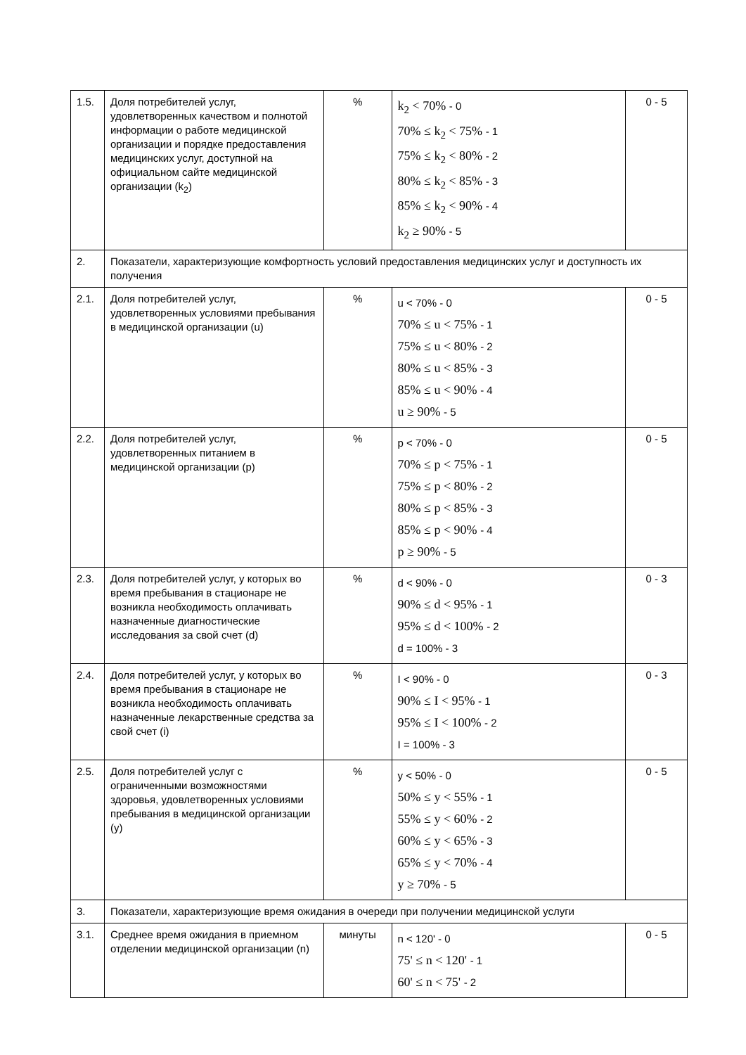| 1.5. | Доля потребителей услуг, удовлетворенных качеством и полнотой информации о работе медицинской организации и порядке предоставления медицинских услуг, доступной на официальном сайте медицинской организации (k<sub>2</sub>) | % | k<sub>2</sub> < 70% - 0 70% ≤ k<sub>2</sub> < 75% - 1 75% ≤ k<sub>2</sub> < 80% - 2 80% ≤ k<sub>2</sub> < 85% - 3 85% ≤ k<sub>2</sub> < 90% - 4 k<sub>2</sub> ≥ 90% - 5 | 0 - 5 |
| 2. | Показатели, характеризующие комфортность условий предоставления медицинских услуг и доступность их получения | | | |
| 2.1. | Доля потребителей услуг, удовлетворенных условиями пребывания в медицинской организации (u) | % | u < 70% - 0 70% ≤ u < 75% - 1 75% ≤ u < 80% - 2 80% ≤ u < 85% - 3 85% ≤ u < 90% - 4 u ≥ 90% - 5 | 0 - 5 |
| 2.2. | Доля потребителей услуг, удовлетворенных питанием в медицинской организации (p) | % | p < 70% - 0 70% ≤ p < 75% - 1 75% ≤ p < 80% - 2 80% ≤ p < 85% - 3 85% ≤ p < 90% - 4 p ≥ 90% - 5 | 0 - 5 |
| 2.3. | Доля потребителей услуг, у которых во время пребывания в стационаре не возникла необходимость оплачивать назначенные диагностические исследования за свой счет (d) | % | d < 90% - 0 90% ≤ d < 95% - 1 95% ≤ d < 100% - 2 d = 100% - 3 | 0 - 3 |
| 2.4. | Доля потребителей услуг, у которых во время пребывания в стационаре не возникла необходимость оплачивать назначенные лекарственные средства за свой счет (i) | % | I < 90% - 0 90% ≤ I < 95% - 1 95% ≤ I < 100% - 2 I = 100% - 3 | 0 - 3 |
| 2.5. | Доля потребителей услуг с ограниченными возможностями здоровья, удовлетворенных условиями пребывания в медицинской организации (y) | % | y < 50% - 0 50% ≤ y < 55% - 1 55% ≤ y < 60% - 2 60% ≤ y < 65% - 3 65% ≤ y < 70% - 4 y ≥ 70% - 5 | 0 - 5 |
| 3. | Показатели, характеризующие время ожидания в очереди при получении медицинской услуги | | | |
| 3.1. | Среднее время ожидания в приемном отделении медицинской организации (n) | минуты | n < 120' - 0 75' ≤ n < 120' - 1 60' ≤ n < 75' - 2 | 0 - 5 |